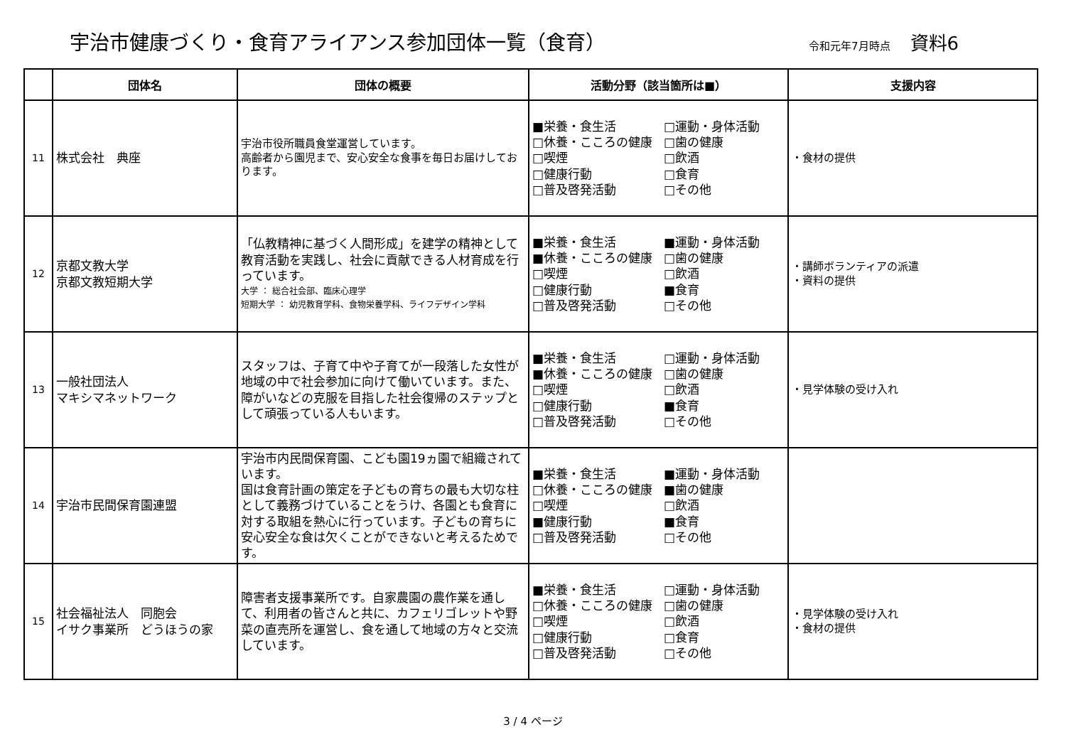宇治市健康づくり・食育アライアンス参加団体一覧（食育）
令和元年7月時点
資料6
| | 団体名 | 団体の概要 | 活動分野（該当箇所は■） | 支援内容 |
| --- | --- | --- | --- | --- |
| 11 | 株式会社 典座 | 宇治市役所職員食堂運営しています。 高齢者から園児まで、安心安全な食事を毎日お届けしております。 | ■栄養・食生活 □運動・身体活動 □休養・こころの健康 □歯の健康 □喫煙 □飲酒 □健康行動 □食育 □普及啓発活動 □その他 | ・食材の提供 |
| 12 | 京都文教大学 京都文教短期大学 | 「仏教精神に基づく人間形成」を建学の精神として教育活動を実践し、社会に貢献できる人材育成を行っています。 大学 ： 総合社会部、臨床心理学 短期大学 ： 幼児教育学科、食物栄養学科、ライフデザイン学科 | ■栄養・食生活 ■運動・身体活動 ■休養・こころの健康 □歯の健康 □喫煙 □飲酒 □健康行動 ■食育 □普及啓発活動 □その他 | ・講師ボランティアの派遣 ・資料の提供 |
| 13 | 一般社団法人 マキシマネットワーク | スタッフは、子育て中や子育てが一段落した女性が地域の中で社会参加に向けて働いています。また、障がいなどの克服を目指した社会復帰のステップとして頑張っている人もいます。 | ■栄養・食生活 □運動・身体活動 ■休養・こころの健康 □歯の健康 □喫煙 □飲酒 □健康行動 ■食育 □普及啓発活動 □その他 | ・見学体験の受け入れ |
| 14 | 宇治市民間保育園連盟 | 宇治市内民間保育園、こども園19ヵ園で組織されています。 国は食育計画の策定を子どもの育ちの最も大切な柱として義務づけていることをうけ、各園とも食育に対する取組を熱心に行っています。子どもの育ちに安心安全な食は欠くことができないと考えるためです。 | ■栄養・食生活 ■運動・身体活動 □休養・こころの健康 ■歯の健康 □喫煙 □飲酒 ■健康行動 ■食育 □普及啓発活動 □その他 | |
| 15 | 社会福祉法人 同胞会 イサク事業所 どうほうの家 | 障害者支援事業所です。自家農園の農作業を通して、利用者の皆さんと共に、カフェリゴレットや野菜の直売所を運営し、食を通して地域の方々と交流しています。 | ■栄養・食生活 □運動・身体活動 □休養・こころの健康 □歯の健康 □喫煙 □飲酒 □健康行動 □食育 □普及啓発活動 □その他 | ・見学体験の受け入れ ・食材の提供 |
3 / 4 ページ